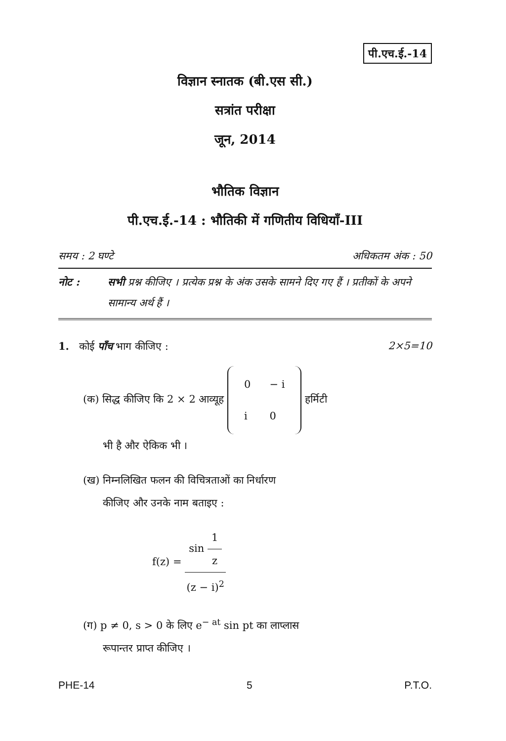पी.एच.ई.-14
विज्ञान स्नातक (बी.एस सी.)
सत्रांत परीक्षा
जून, 2014
भौतिक विज्ञान
पी.एच.ई.-14 : भौतिकी में गणितीय विधियाँ-III
समय : 2 घण्टे अधिकतम अंक : 50
नोट : सभी प्रश्न कीजिए । प्रत्येक प्रश्न के अंक उसके सामने दिए गए हैं । प्रतीकों के अपने सामान्य अर्थ हैं ।
1. कोई पाँच भाग कीजिए : 2×5=10
(क) सिद्ध कीजिए कि 2 × 2 आव्यूह
| 0 | − i |
| i | 0 |
हर्मिटी
भी है और ऐकिक भी ।
(ख) निम्नलिखित फलन की विचित्रताओं का निर्धारण
कीजिए और उनके नाम बताइए :
f(z) =
sin
1
z
(z − i)<sup>2</sup>
(ग) p ≠ 0, s > 0 के लिए e<sup>− at</sup> sin pt का लाप्लास
रूपान्तर प्राप्त कीजिए ।
PHE-14 5 P.T.O.